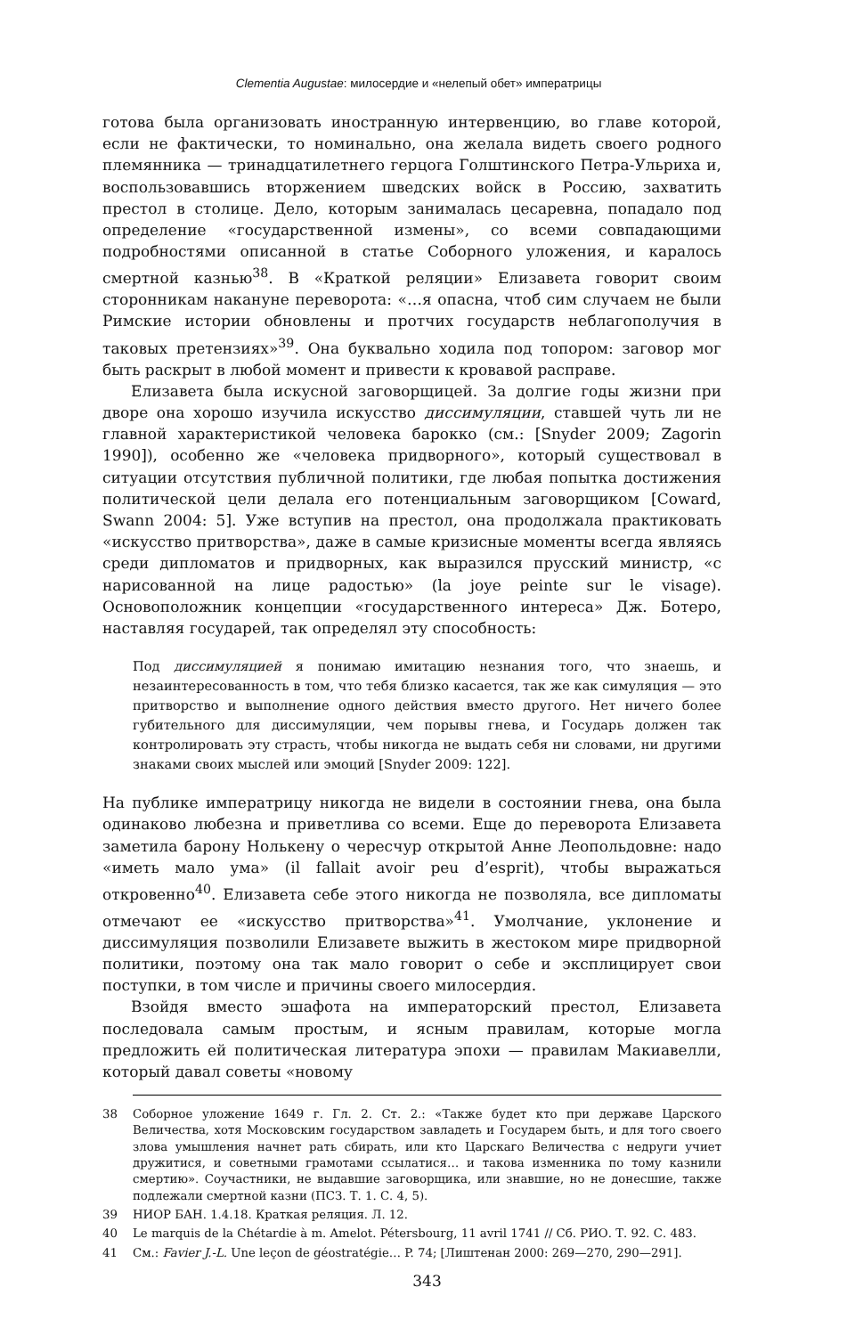Clementia Augustae: милосердие и «нелепый обет» императрицы
готова была организовать иностранную интервенцию, во главе которой, если не фактически, то номинально, она желала видеть своего родного племянника — тринадцатилетнего герцога Голштинского Петра-Ульриха и, воспользовавшись вторжением шведских войск в Россию, захватить престол в столице. Дело, которым занималась цесаревна, попадало под определение «государственной измены», со всеми совпадающими подробностями описанной в статье Соборного уложения, и каралось смертной казнью<sup>38</sup>. В «Краткой реляции» Елизавета говорит своим сторонникам накануне переворота: «…я опасна, чтоб сим случаем не были Римские истории обновлены и протчих государств неблагополучия в таковых претензиях»<sup>39</sup>. Она буквально ходила под топором: заговор мог быть раскрыт в любой момент и привести к кровавой расправе.
Елизавета была искусной заговорщицей. За долгие годы жизни при дворе она хорошо изучила искусство диссимуляции, ставшей чуть ли не главной характеристикой человека барокко (см.: [Snyder 2009; Zagorin 1990]), особенно же «человека придворного», который существовал в ситуации отсутствия публичной политики, где любая попытка достижения политической цели делала его потенциальным заговорщиком [Coward, Swann 2004: 5]. Уже вступив на престол, она продолжала практиковать «искусство притворства», даже в самые кризисные моменты всегда являясь среди дипломатов и придворных, как выразился прусский министр, «с нарисованной на лице радостью» (la joye peinte sur le visage). Основоположник концепции «государственного интереса» Дж. Ботеро, наставляя государей, так определял эту способность:
Под диссимуляцией я понимаю имитацию незнания того, что знаешь, и незаинтересованность в том, что тебя близко касается, так же как симуляция — это притворство и выполнение одного действия вместо другого. Нет ничего более губительного для диссимуляции, чем порывы гнева, и Государь должен так контролировать эту страсть, чтобы никогда не выдать себя ни словами, ни другими знаками своих мыслей или эмоций [Snyder 2009: 122].
На публике императрицу никогда не видели в состоянии гнева, она была одинаково любезна и приветлива со всеми. Еще до переворота Елизавета заметила барону Нолькену о чересчур открытой Анне Леопольдовне: надо «иметь мало ума» (il fallait avoir peu d’esprit), чтобы выражаться откровенно<sup>40</sup>. Елизавета себе этого никогда не позволяла, все дипломаты отмечают ее «искусство притворства»<sup>41</sup>. Умолчание, уклонение и диссимуляция позволили Елизавете выжить в жестоком мире придворной политики, поэтому она так мало говорит о себе и эксплицирует свои поступки, в том числе и причины своего милосердия.
Взойдя вместо эшафота на императорский престол, Елизавета последовала самым простым, и ясным правилам, которые могла предложить ей политическая литература эпохи — правилам Макиавелли, который давал советы «новому
38 Соборное уложение 1649 г. Гл. 2. Ст. 2.: «Также будет кто при державе Царского Величества, хотя Московским государством завладеть и Государем быть, и для того своего злова умышления начнет рать сбирать, или кто Царскаго Величества с недруги учиет дружитися, и советными грамотами ссылатися… и такова изменника по тому казнили смертию». Соучастники, не выдавшие заговорщика, или знавшие, но не донесшие, также подлежали смертной казни (ПСЗ. Т. 1. С. 4, 5).
39 НИОР БАН. 1.4.18. Краткая реляция. Л. 12.
40 Le marquis de la Chétardie à m. Amelot. Pétersbourg, 11 avril 1741 // Сб. РИО. Т. 92. С. 483.
41 См.: Favier J.-L. Une leçon de géostratégie… P. 74; [Лиштенан 2000: 269—270, 290—291].
343